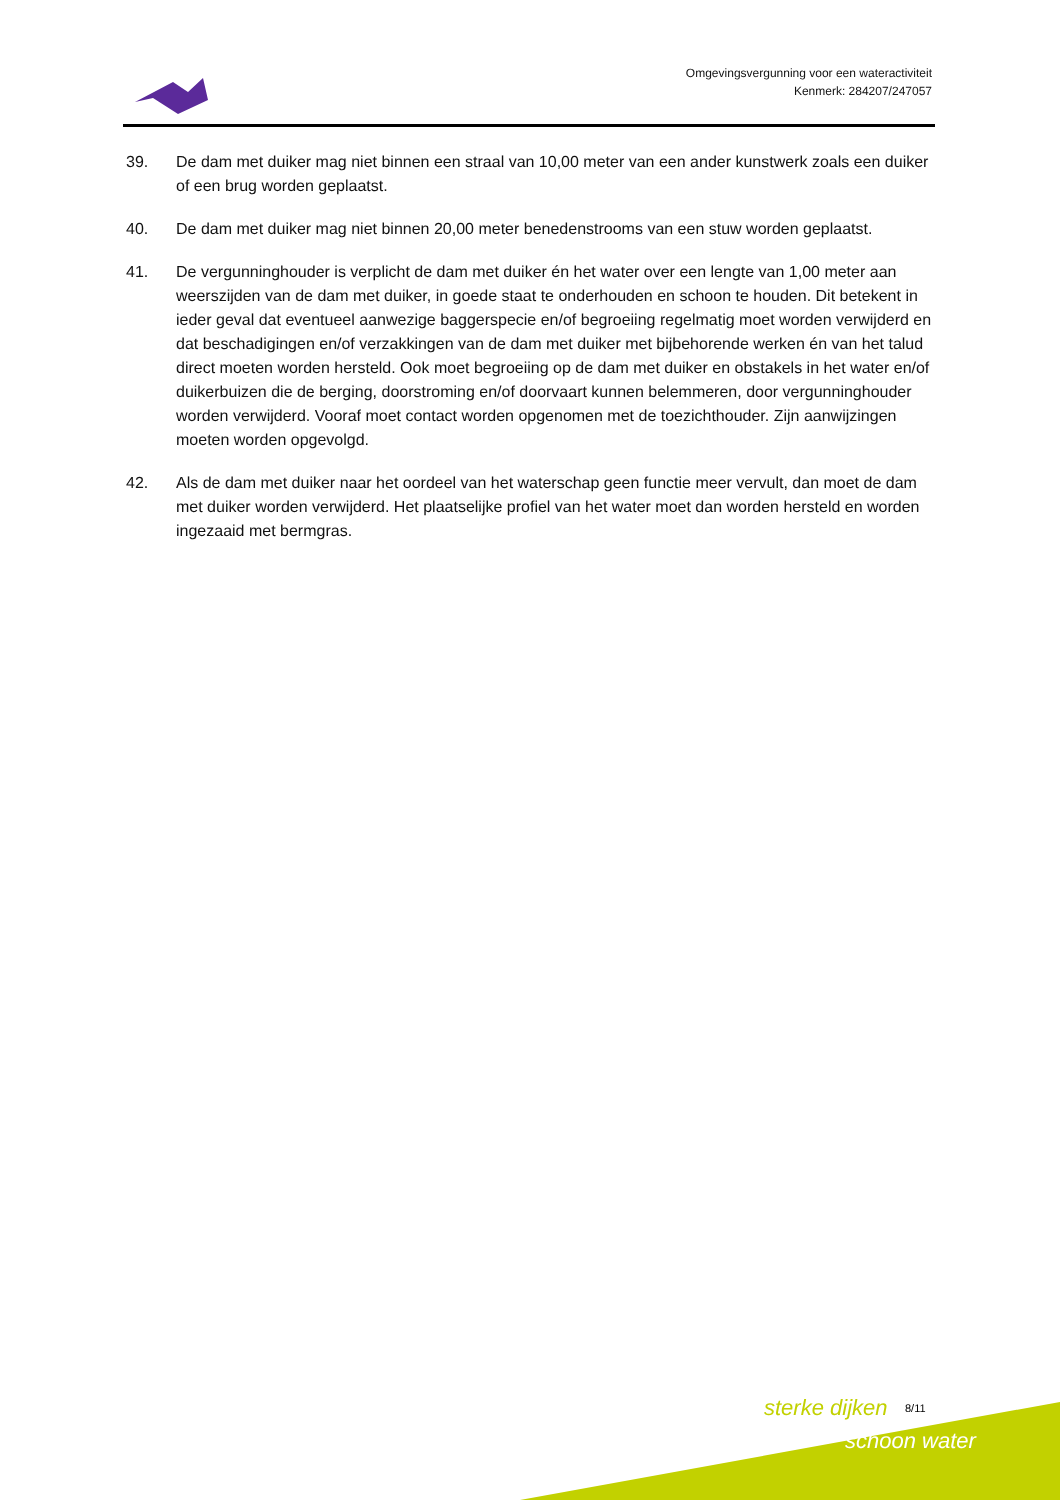Omgevingsvergunning voor een wateractiviteit
Kenmerk: 284207/247057
39. De dam met duiker mag niet binnen een straal van 10,00 meter van een ander kunstwerk zoals een duiker of een brug worden geplaatst.
40. De dam met duiker mag niet binnen 20,00 meter benedenstrooms van een stuw worden geplaatst.
41. De vergunninghouder is verplicht de dam met duiker én het water over een lengte van 1,00 meter aan weerszijden van de dam met duiker, in goede staat te onderhouden en schoon te houden. Dit betekent in ieder geval dat eventueel aanwezige baggerspecie en/of begroeiing regelmatig moet worden verwijderd en dat beschadigingen en/of verzakkingen van de dam met duiker met bijbehorende werken én van het talud direct moeten worden hersteld. Ook moet begroeiing op de dam met duiker en obstakels in het water en/of duikerbuizen die de berging, doorstroming en/of doorvaart kunnen belemmeren, door vergunninghouder worden verwijderd. Vooraf moet contact worden opgenomen met de toezichthouder. Zijn aanwijzingen moeten worden opgevolgd.
42. Als de dam met duiker naar het oordeel van het waterschap geen functie meer vervult, dan moet de dam met duiker worden verwijderd. Het plaatselijke profiel van het water moet dan worden hersteld en worden ingezaaid met bermgras.
sterke dijken 8/11
schoon water